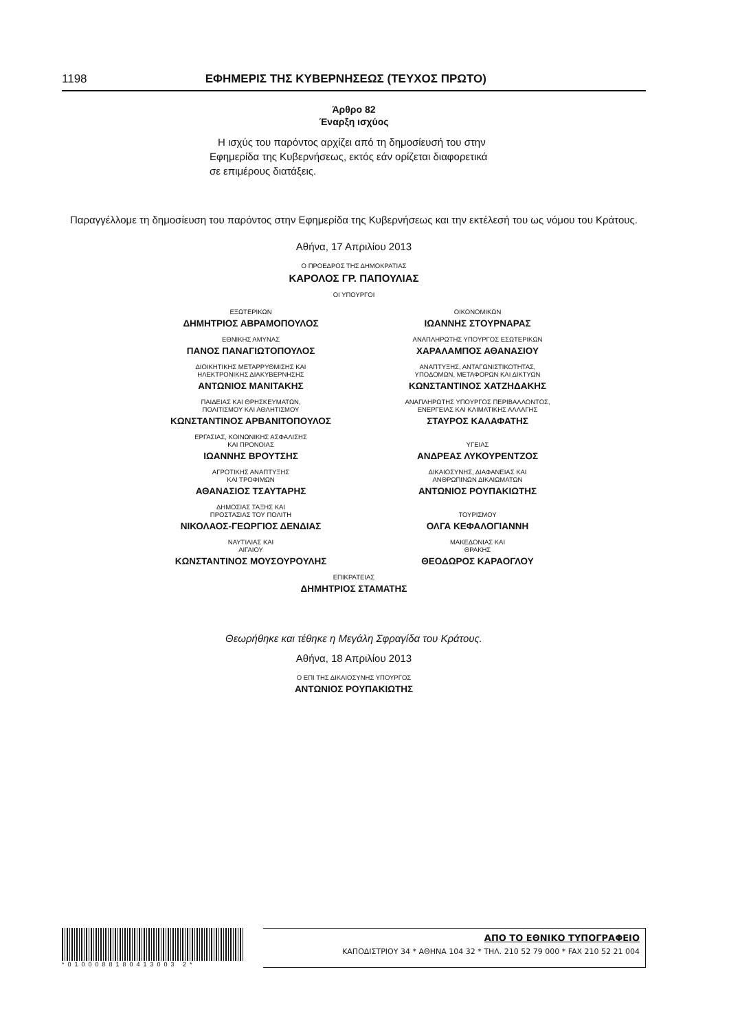1198 ΕΦΗΜΕΡΙΣ ΤΗΣ ΚΥΒΕΡΝΗΣΕΩΣ (ΤΕΥΧΟΣ ΠΡΩΤΟ)
Άρθρο 82
Έναρξη ισχύος
Η ισχύς του παρόντος αρχίζει από τη δημοσίευσή του στην Εφημερίδα της Κυβερνήσεως, εκτός εάν ορίζεται διαφορετικά σε επιμέρους διατάξεις.
Παραγγέλλομε τη δημοσίευση του παρόντος στην Εφημερίδα της Κυβερνήσεως και την εκτέλεσή του ως νόμου του Κράτους.
Αθήνα, 17 Απριλίου 2013
Ο ΠΡΟΕΔΡΟΣ ΤΗΣ ΔΗΜΟΚΡΑΤΙΑΣ
ΚΑΡΟΛΟΣ ΓΡ. ΠΑΠΟΥΛΙΑΣ
ΟΙ ΥΠΟΥΡΓΟΙ
ΕΞΩΤΕΡΙΚΩΝ
ΔΗΜΗΤΡΙΟΣ ΑΒΡΑΜΟΠΟΥΛΟΣ
ΟΙΚΟΝΟΜΙΚΩΝ
ΙΩΑΝΝΗΣ ΣΤΟΥΡΝΑΡΑΣ
ΕΘΝΙΚΗΣ ΑΜΥΝΑΣ
ΠΑΝΟΣ ΠΑΝΑΓΙΩΤΟΠΟΥΛΟΣ
ΑΝΑΠΛΗΡΩΤΗΣ ΥΠΟΥΡΓΟΣ ΕΣΩΤΕΡΙΚΩΝ
ΧΑΡΑΛΑΜΠΟΣ ΑΘΑΝΑΣΙΟΥ
ΔΙΟΙΚΗΤΙΚΗΣ ΜΕΤΑΡΡΥΘΜΙΣΗΣ ΚΑΙ
ΗΛΕΚΤΡΟΝΙΚΗΣ ΔΙΑΚΥΒΕΡΝΗΣΗΣ
ΑΝΤΩΝΙΟΣ ΜΑΝΙΤΑΚΗΣ
ΑΝΑΠΤΥΞΗΣ, ΑΝΤΑΓΩΝΙΣΤΙΚΟΤΗΤΑΣ,
ΥΠΟΔΟΜΩΝ, ΜΕΤΑΦΟΡΩΝ ΚΑΙ ΔΙΚΤΥΩΝ
ΚΩΝΣΤΑΝΤΙΝΟΣ ΧΑΤΖΗΔΑΚΗΣ
ΠΑΙΔΕΙΑΣ ΚΑΙ ΘΡΗΣΚΕΥΜΑΤΩΝ,
ΠΟΛΙΤΙΣΜΟΥ ΚΑΙ ΑΘΛΗΤΙΣΜΟΥ
ΚΩΝΣΤΑΝΤΙΝΟΣ ΑΡΒΑΝΙΤΟΠΟΥΛΟΣ
ΑΝΑΠΛΗΡΩΤΗΣ ΥΠΟΥΡΓΟΣ ΠΕΡΙΒΑΛΛΟΝΤΟΣ,
ΕΝΕΡΓΕΙΑΣ ΚΑΙ ΚΛΙΜΑΤΙΚΗΣ ΑΛΛΑΓΗΣ
ΣΤΑΥΡΟΣ ΚΑΛΑΦΑΤΗΣ
ΕΡΓΑΣΙΑΣ, ΚΟΙΝΩΝΙΚΗΣ ΑΣΦΑΛΙΣΗΣ
ΚΑΙ ΠΡΟΝΟΙΑΣ
ΙΩΑΝΝΗΣ ΒΡΟΥΤΣΗΣ
ΥΓΕΙΑΣ
ΑΝΔΡΕΑΣ ΛΥΚΟΥΡΕΝΤΖΟΣ
ΑΓΡΟΤΙΚΗΣ ΑΝΑΠΤΥΞΗΣ
ΚΑΙ ΤΡΟΦΙΜΩΝ
ΑΘΑΝΑΣΙΟΣ ΤΣΑΥΤΑΡΗΣ
ΔΙΚΑΙΟΣΥΝΗΣ, ΔΙΑΦΑΝΕΙΑΣ ΚΑΙ
ΑΝΘΡΩΠΙΝΩΝ ΔΙΚΑΙΩΜΑΤΩΝ
ΑΝΤΩΝΙΟΣ ΡΟΥΠΑΚΙΩΤΗΣ
ΔΗΜΟΣΙΑΣ ΤΑΞΗΣ ΚΑΙ
ΠΡΟΣΤΑΣΙΑΣ ΤΟΥ ΠΟΛΙΤΗ
ΝΙΚΟΛΑΟΣ-ΓΕΩΡΓΙΟΣ ΔΕΝΔΙΑΣ
ΤΟΥΡΙΣΜΟΥ
ΟΛΓΑ ΚΕΦΑΛΟΓΙΑΝΝΗ
ΝΑΥΤΙΛΙΑΣ ΚΑΙ
ΑΙΓΑΙΟΥ
ΚΩΝΣΤΑΝΤΙΝΟΣ ΜΟΥΣΟΥΡΟΥΛΗΣ
ΜΑΚΕΔΟΝΙΑΣ ΚΑΙ
ΘΡΑΚΗΣ
ΘΕΟΔΩΡΟΣ ΚΑΡΑΟΓΛΟΥ
ΕΠΙΚΡΑΤΕΙΑΣ
ΔΗΜΗΤΡΙΟΣ ΣΤΑΜΑΤΗΣ
Θεωρήθηκε και τέθηκε η Μεγάλη Σφραγίδα του Κράτους.
Αθήνα, 18 Απριλίου 2013
Ο ΕΠΙ ΤΗΣ ΔΙΚΑΙΟΣΥΝΗΣ ΥΠΟΥΡΓΟΣ
ΑΝΤΩΝΙΟΣ ΡΟΥΠΑΚΙΩΤΗΣ
*0100088180413003 2*
ΑΠΟ ΤΟ ΕΘΝΙΚΟ ΤΥΠΟΓΡΑΦΕΙΟ
ΚΑΠΟΔΙΣΤΡΙΟΥ 34 * ΑΘΗΝΑ 104 32 * ΤΗΛ. 210 52 79 000 * FAX 210 52 21 004